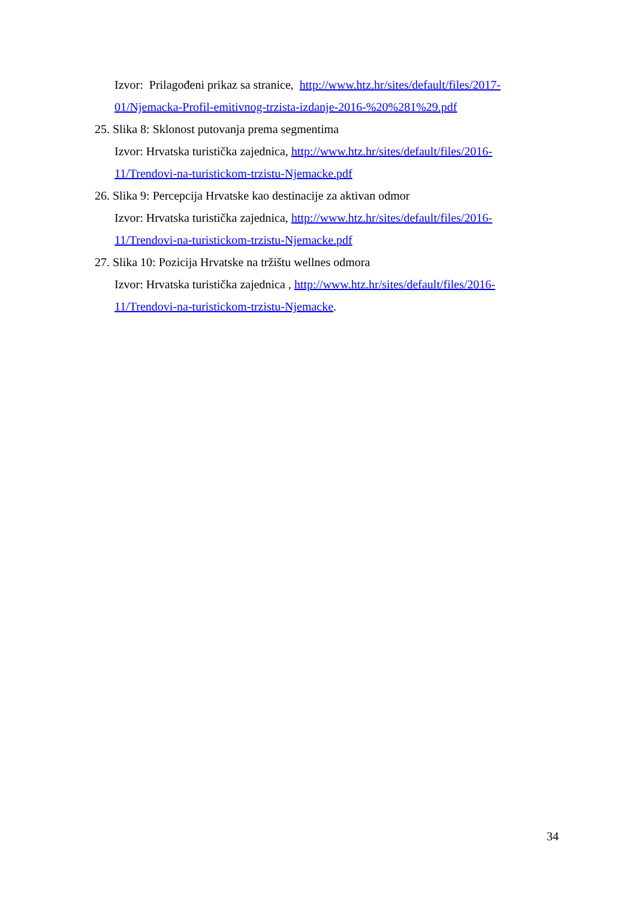Izvor: Prilagođeni prikaz sa stranice, http://www.htz.hr/sites/default/files/2017-
01/Njemacka-Profil-emitivnog-trzista-izdanje-2016-%20%281%29.pdf
25. Slika 8: Sklonost putovanja prema segmentima
Izvor: Hrvatska turistička zajednica, http://www.htz.hr/sites/default/files/2016-
11/Trendovi-na-turistickom-trzistu-Njemacke.pdf
26. Slika 9: Percepcija Hrvatske kao destinacije za aktivan odmor
Izvor: Hrvatska turistička zajednica, http://www.htz.hr/sites/default/files/2016-
11/Trendovi-na-turistickom-trzistu-Njemacke.pdf
27. Slika 10: Pozicija Hrvatske na tržištu wellnes odmora
Izvor: Hrvatska turistička zajednica , http://www.htz.hr/sites/default/files/2016-
11/Trendovi-na-turistickom-trzistu-Njemacke.
34